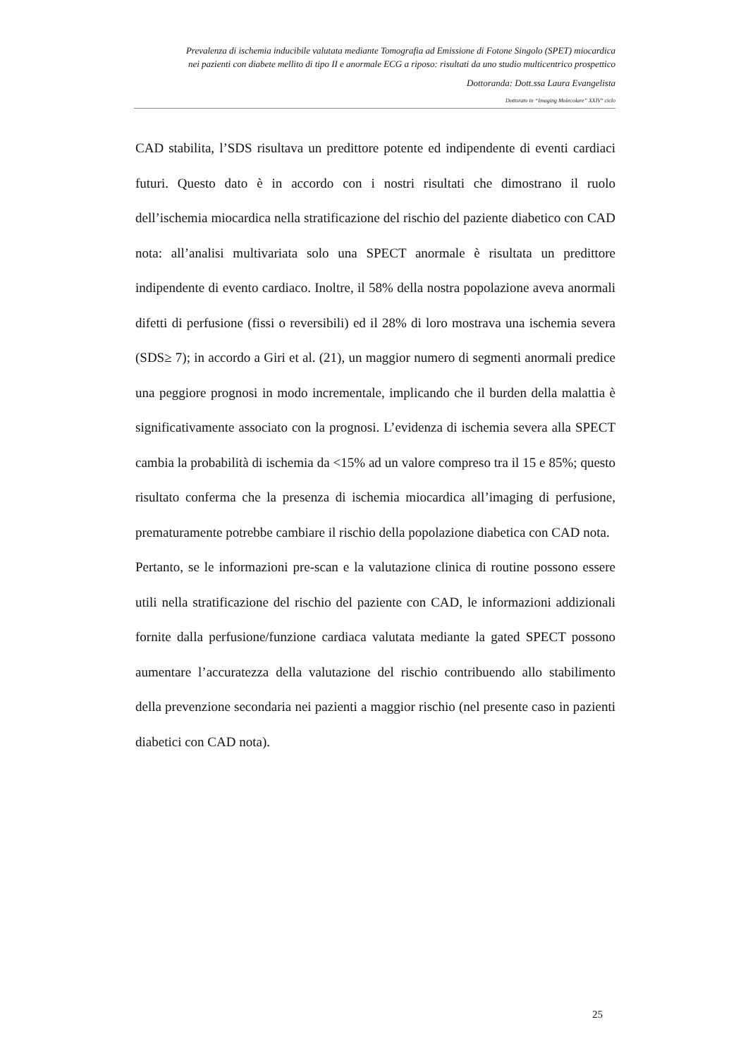Prevalenza di ischemia inducibile valutata mediante Tomografia ad Emissione di Fotone Singolo (SPET) miocardica
nei pazienti con diabete mellito di tipo II e anormale ECG a riposo: risultati da uno studio multicentrico prospettico
Dottoranda: Dott.ssa Laura Evangelista
Dottorato in “Imaging Molecolare” XXIV° ciclo
CAD stabilita, l’SDS risultava un predittore potente ed indipendente di eventi cardiaci futuri. Questo dato è in accordo con i nostri risultati che dimostrano il ruolo dell’ischemia miocardica nella stratificazione del rischio del paziente diabetico con CAD nota: all’analisi multivariata solo una SPECT anormale è risultata un predittore indipendente di evento cardiaco. Inoltre, il 58% della nostra popolazione aveva anormali difetti di perfusione (fissi o reversibili) ed il 28% di loro mostrava una ischemia severa (SDS≥ 7); in accordo a Giri et al. (21), un maggior numero di segmenti anormali predice una peggiore prognosi in modo incrementale, implicando che il burden della malattia è significativamente associato con la prognosi. L’evidenza di ischemia severa alla SPECT cambia la probabilità di ischemia da <15% ad un valore compreso tra il 15 e 85%; questo risultato conferma che la presenza di ischemia miocardica all’imaging di perfusione, prematuramente potrebbe cambiare il rischio della popolazione diabetica con CAD nota.
Pertanto, se le informazioni pre-scan e la valutazione clinica di routine possono essere utili nella stratificazione del rischio del paziente con CAD, le informazioni addizionali fornite dalla perfusione/funzione cardiaca valutata mediante la gated SPECT possono aumentare l’accuratezza della valutazione del rischio contribuendo allo stabilimento della prevenzione secondaria nei pazienti a maggior rischio (nel presente caso in pazienti diabetici con CAD nota).
25